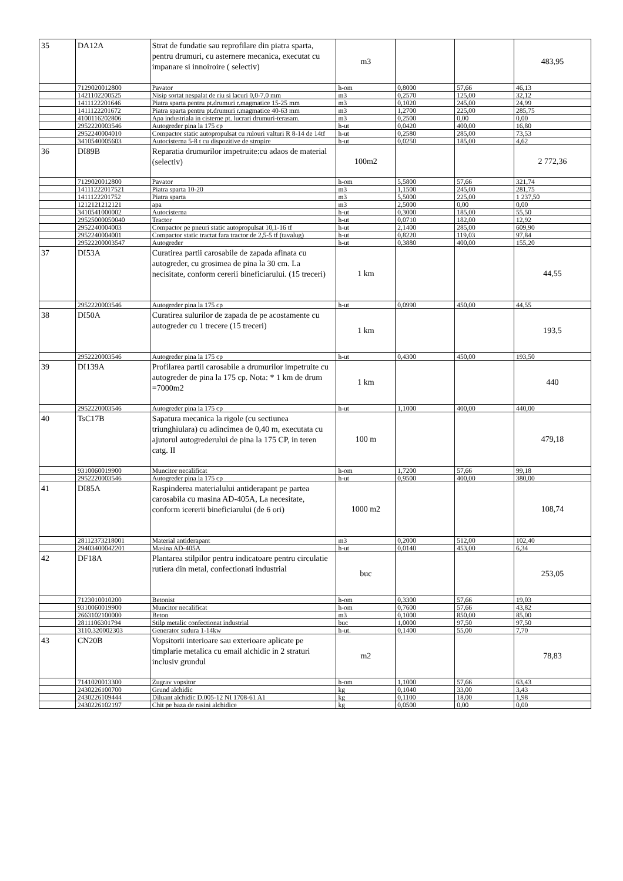| 35 | DA12A | Strat de fundatie sau reprofilare din piatra sparta, pentru drumuri, cu asternere mecanica, executat cu impanare si innoiroire ( selectiv) | m3 | | | 483,95 |
| | 7129020012800 | Pavator | h-om | 0,8000 | 57,66 | 46,13 |
| | 1421102200525 | Nisip sortat nespalat de riu si lacuri 0,0-7,0 mm | m3 | 0,2570 | 125,00 | 32,12 |
| | 1411122201646 | Piatra sparta pentru pt.drumuri r.magmatice 15-25 mm | m3 | 0,1020 | 245,00 | 24,99 |
| | 1411122201672 | Piatra sparta pentru pt.drumuri r.magmatice 40-63 mm | m3 | 1,2700 | 225,00 | 285,75 |
| | 4100116202806 | Apa industriala in cisterne pt. lucrari drumuri-terasam. | m3 | 0,2500 | 0,00 | 0,00 |
| | 2952220003546 | Autogreder pina la 175 cp | h-ut | 0,0420 | 400,00 | 16,80 |
| | 2952240004010 | Compactor static autopropulsat cu rulouri valturi R 8-14 de 14tf | h-ut | 0,2580 | 285,00 | 73,53 |
| | 3410540005603 | Autocisterna 5-8 t cu dispozitive de stropire | h-ut | 0,0250 | 185,00 | 4,62 |
| 36 | DI89B | Reparatia drumurilor impetruite:cu adaos de material (selectiv) | 100m2 | | | 2 772,36 |
| | 7129020012800 | Pavator | h-om | 5,5800 | 57,66 | 321,74 |
| | 14111222017521 | Piatra sparta 10-20 | m3 | 1,1500 | 245,00 | 281,75 |
| | 1411122201752 | Piatra sparta | m3 | 5,5000 | 225,00 | 1 237,50 |
| | 1212121212121 | apa | m3 | 2,5000 | 0,00 | 0,00 |
| | 3410541000002 | Autocisterna | h-ut | 0,3000 | 185,00 | 55,50 |
| | 29525000050040 | Tractor | h-ut | 0,0710 | 182,00 | 12,92 |
| | 2952240004003 | Compactor pe pneuri static autopropulsat 10,1-16 tf | h-ut | 2,1400 | 285,00 | 609,90 |
| | 2952240004001 | Compactor static tractat fara tractor de 2,5-5 tf (tavalug) | h-ut | 0,8220 | 119,03 | 97,84 |
| | 29522200003547 | Autogreder | h-ut | 0,3880 | 400,00 | 155,20 |
| 37 | DI53A | Curatirea partii carosabile de zapada afinata cu autogreder, cu grosimea de pina la 30 cm. La necisitate, conform cererii bineficiarului. (15 treceri) | 1 km | | | 44,55 |
| | 2952220003546 | Autogreder pina la 175 cp | h-ut | 0,0990 | 450,00 | 44,55 |
| 38 | DI50A | Curatirea sulurilor de zapada de pe acostamente cu autogreder cu 1 trecere (15 treceri) | 1 km | | | 193,5 |
| | 2952220003546 | Autogreder pina la 175 cp | h-ut | 0,4300 | 450,00 | 193,50 |
| 39 | DI139A | Profilarea partii carosabile a drumurilor impetruite cu autogreder de pina la 175 cp. Nota: * 1 km de drum =7000m2 | 1 km | | | 440 |
| | 2952220003546 | Autogreder pina la 175 cp | h-ut | 1,1000 | 400,00 | 440,00 |
| 40 | TsC17B | Sapatura mecanica la rigole (cu sectiunea triunghiulara) cu adincimea de 0,40 m, executata cu ajutorul autogrederului de pina la 175 CP, in teren catg. II | 100 m | | | 479,18 |
| | 9310060019900 | Muncitor necalificat | h-om | 1,7200 | 57,66 | 99,18 |
| | 2952220003546 | Autogreder pina la 175 cp | h-ut | 0,9500 | 400,00 | 380,00 |
| 41 | DI85A | Raspinderea materialului antiderapant pe partea carosabila cu masina AD-405A, La necesitate, conform icererii bineficiarului (de 6 ori) | 1000 m2 | | | 108,74 |
| | 28112373218001 | Material antiderapant | m3 | 0,2000 | 512,00 | 102,40 |
| | 29403400042201 | Masina AD-405A | h-ut | 0,0140 | 453,00 | 6,34 |
| 42 | DF18A | Plantarea stilpilor pentru indicatoare pentru circulatie rutiera din metal, confectionati industrial | buc | | | 253,05 |
| | 7123010010200 | Betonist | h-om | 0,3300 | 57,66 | 19,03 |
| | 9310060019900 | Muncitor necalificat | h-om | 0,7600 | 57,66 | 43,82 |
| | 2663102100000 | Beton | m3 | 0,1000 | 850,00 | 85,00 |
| | 2811106301794 | Stilp metalic confectionat industrial | buc | 1,0000 | 97,50 | 97,50 |
| | 3110.320002303 | Generator sudura 1-14kw | h-ut. | 0,1400 | 55,00 | 7,70 |
| 43 | CN20B | Vopsitorii interioare sau exterioare aplicate pe timplarie metalica cu email alchidic in 2 straturi inclusiv grundul | m2 | | | 78,83 |
| | 7141020013300 | Zugrav vopsitor | h-om | 1,1000 | 57,66 | 63,43 |
| | 2430226100700 | Grund alchidic | kg | 0,1040 | 33,00 | 3,43 |
| | 2430226109444 | Diluant alchidic D.005-12 NI 1708-61 A1 | kg | 0,1100 | 18,00 | 1,98 |
| | 2430226102197 | Chit pe baza de rasini alchidice | kg | 0,0500 | 0,00 | 0,00 |